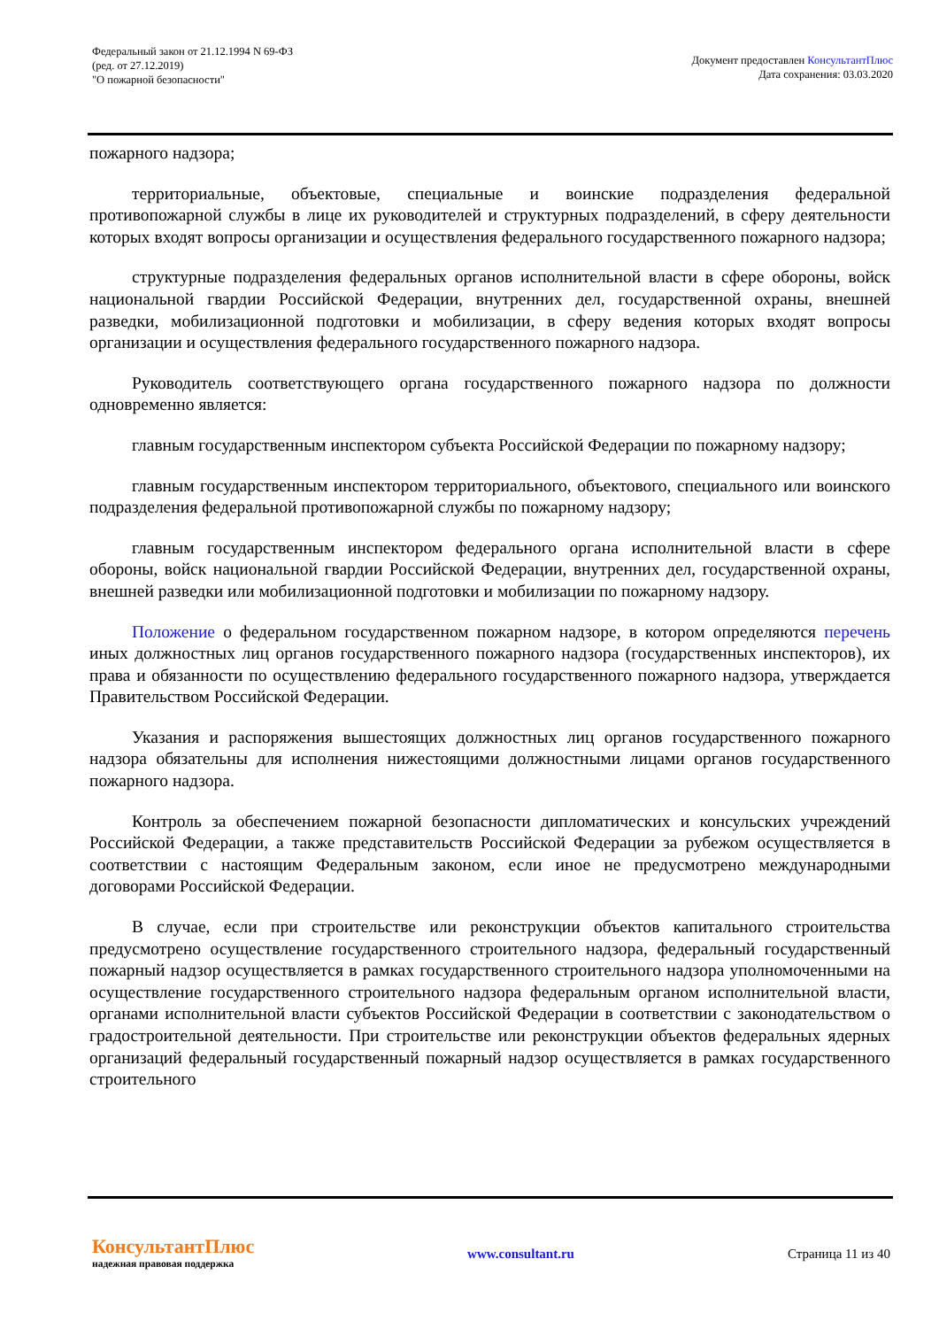Федеральный закон от 21.12.1994 N 69-ФЗ
(ред. от 27.12.2019)
"О пожарной безопасности"
Документ предоставлен КонсультантПлюс
Дата сохранения: 03.03.2020
пожарного надзора;
территориальные, объектовые, специальные и воинские подразделения федеральной противопожарной службы в лице их руководителей и структурных подразделений, в сферу деятельности которых входят вопросы организации и осуществления федерального государственного пожарного надзора;
структурные подразделения федеральных органов исполнительной власти в сфере обороны, войск национальной гвардии Российской Федерации, внутренних дел, государственной охраны, внешней разведки, мобилизационной подготовки и мобилизации, в сферу ведения которых входят вопросы организации и осуществления федерального государственного пожарного надзора.
Руководитель соответствующего органа государственного пожарного надзора по должности одновременно является:
главным государственным инспектором субъекта Российской Федерации по пожарному надзору;
главным государственным инспектором территориального, объектового, специального или воинского подразделения федеральной противопожарной службы по пожарному надзору;
главным государственным инспектором федерального органа исполнительной власти в сфере обороны, войск национальной гвардии Российской Федерации, внутренних дел, государственной охраны, внешней разведки или мобилизационной подготовки и мобилизации по пожарному надзору.
Положение о федеральном государственном пожарном надзоре, в котором определяются перечень иных должностных лиц органов государственного пожарного надзора (государственных инспекторов), их права и обязанности по осуществлению федерального государственного пожарного надзора, утверждается Правительством Российской Федерации.
Указания и распоряжения вышестоящих должностных лиц органов государственного пожарного надзора обязательны для исполнения нижестоящими должностными лицами органов государственного пожарного надзора.
Контроль за обеспечением пожарной безопасности дипломатических и консульских учреждений Российской Федерации, а также представительств Российской Федерации за рубежом осуществляется в соответствии с настоящим Федеральным законом, если иное не предусмотрено международными договорами Российской Федерации.
В случае, если при строительстве или реконструкции объектов капитального строительства предусмотрено осуществление государственного строительного надзора, федеральный государственный пожарный надзор осуществляется в рамках государственного строительного надзора уполномоченными на осуществление государственного строительного надзора федеральным органом исполнительной власти, органами исполнительной власти субъектов Российской Федерации в соответствии с законодательством о градостроительной деятельности. При строительстве или реконструкции объектов федеральных ядерных организаций федеральный государственный пожарный надзор осуществляется в рамках государственного строительного
КонсультантПлюс
надежная правовая поддержка
www.consultant.ru Страница 11 из 40